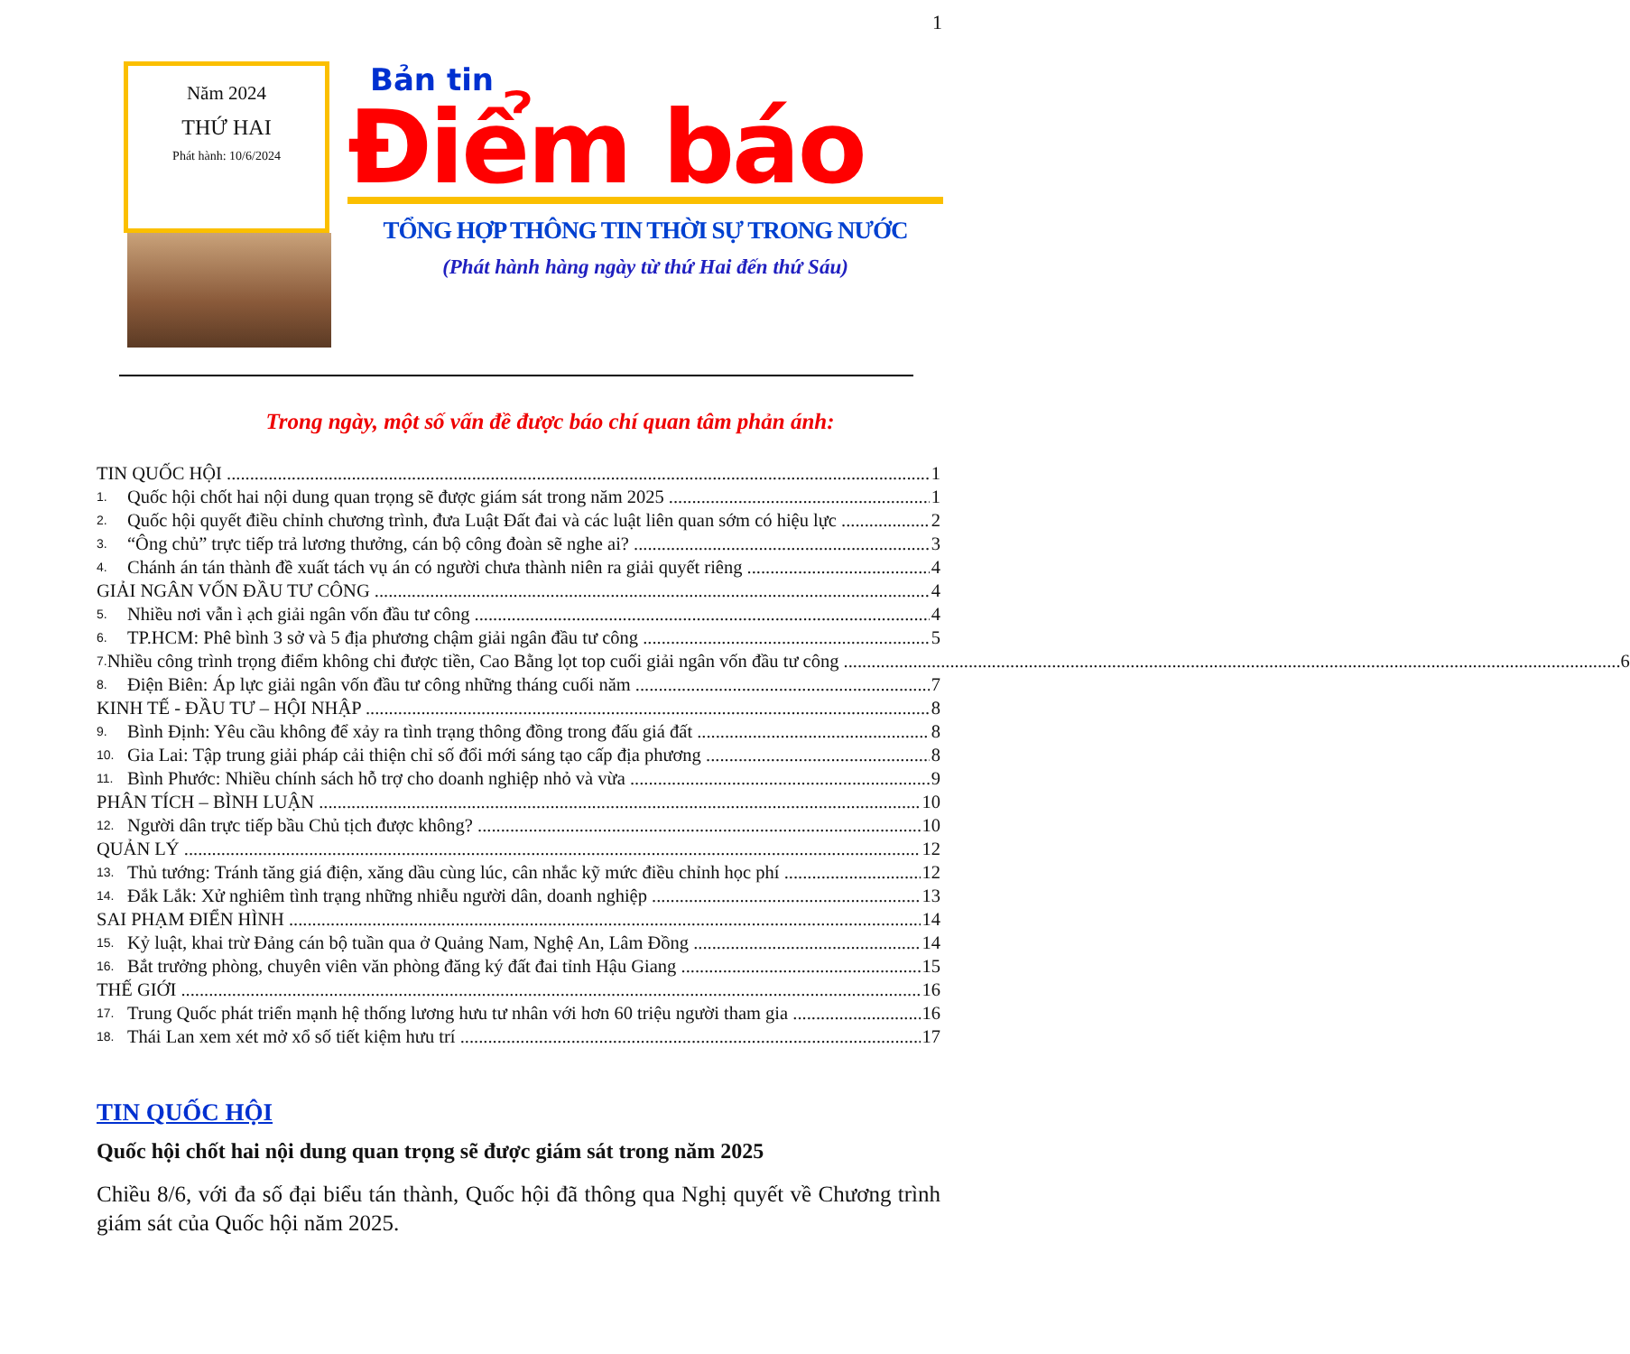1
Năm 2024
THỨ HAI
Phát hành: 10/6/2024
Bản tin
Điểm báo
TỔNG HỢP THÔNG TIN THỜI SỰ TRONG NƯỚC
(Phát hành hàng ngày từ thứ Hai đến thứ Sáu)
Trong ngày, một số vấn đề được báo chí quan tâm phản ánh:
TIN QUỐC HỘI 1
1. Quốc hội chốt hai nội dung quan trọng sẽ được giám sát trong năm 2025 1
2. Quốc hội quyết điều chỉnh chương trình, đưa Luật Đất đai và các luật liên quan sớm có hiệu lực 2
3. “Ông chủ” trực tiếp trả lương thưởng, cán bộ công đoàn sẽ nghe ai? 3
4. Chánh án tán thành đề xuất tách vụ án có người chưa thành niên ra giải quyết riêng 4
GIẢI NGÂN VỐN ĐẦU TƯ CÔNG 4
5. Nhiều nơi vẫn ì ạch giải ngân vốn đầu tư công 4
6. TP.HCM: Phê bình 3 sở và 5 địa phương chậm giải ngân đầu tư công 5
7. Nhiều công trình trọng điểm không chi được tiền, Cao Bằng lọt top cuối giải ngân vốn đầu tư công 6
8. Điện Biên: Áp lực giải ngân vốn đầu tư công những tháng cuối năm 7
KINH TẾ - ĐẦU TƯ – HỘI NHẬP 8
9. Bình Định: Yêu cầu không để xảy ra tình trạng thông đồng trong đấu giá đất 8
10. Gia Lai: Tập trung giải pháp cải thiện chỉ số đổi mới sáng tạo cấp địa phương 8
11. Bình Phước: Nhiều chính sách hỗ trợ cho doanh nghiệp nhỏ và vừa 9
PHÂN TÍCH – BÌNH LUẬN 10
12. Người dân trực tiếp bầu Chủ tịch được không? 10
QUẢN LÝ 12
13. Thủ tướng: Tránh tăng giá điện, xăng dầu cùng lúc, cân nhắc kỹ mức điều chỉnh học phí 12
14. Đắk Lắk: Xử nghiêm tình trạng những nhiễu người dân, doanh nghiệp 13
SAI PHẠM ĐIỂN HÌNH 14
15. Kỷ luật, khai trừ Đảng cán bộ tuần qua ở Quảng Nam, Nghệ An, Lâm Đồng 14
16. Bắt trưởng phòng, chuyên viên văn phòng đăng ký đất đai tỉnh Hậu Giang 15
THẾ GIỚI 16
17. Trung Quốc phát triển mạnh hệ thống lương hưu tư nhân với hơn 60 triệu người tham gia 16
18. Thái Lan xem xét mở xổ số tiết kiệm hưu trí 17
TIN QUỐC HỘI
Quốc hội chốt hai nội dung quan trọng sẽ được giám sát trong năm 2025
Chiều 8/6, với đa số đại biểu tán thành, Quốc hội đã thông qua Nghị quyết về Chương trình giám sát của Quốc hội năm 2025.